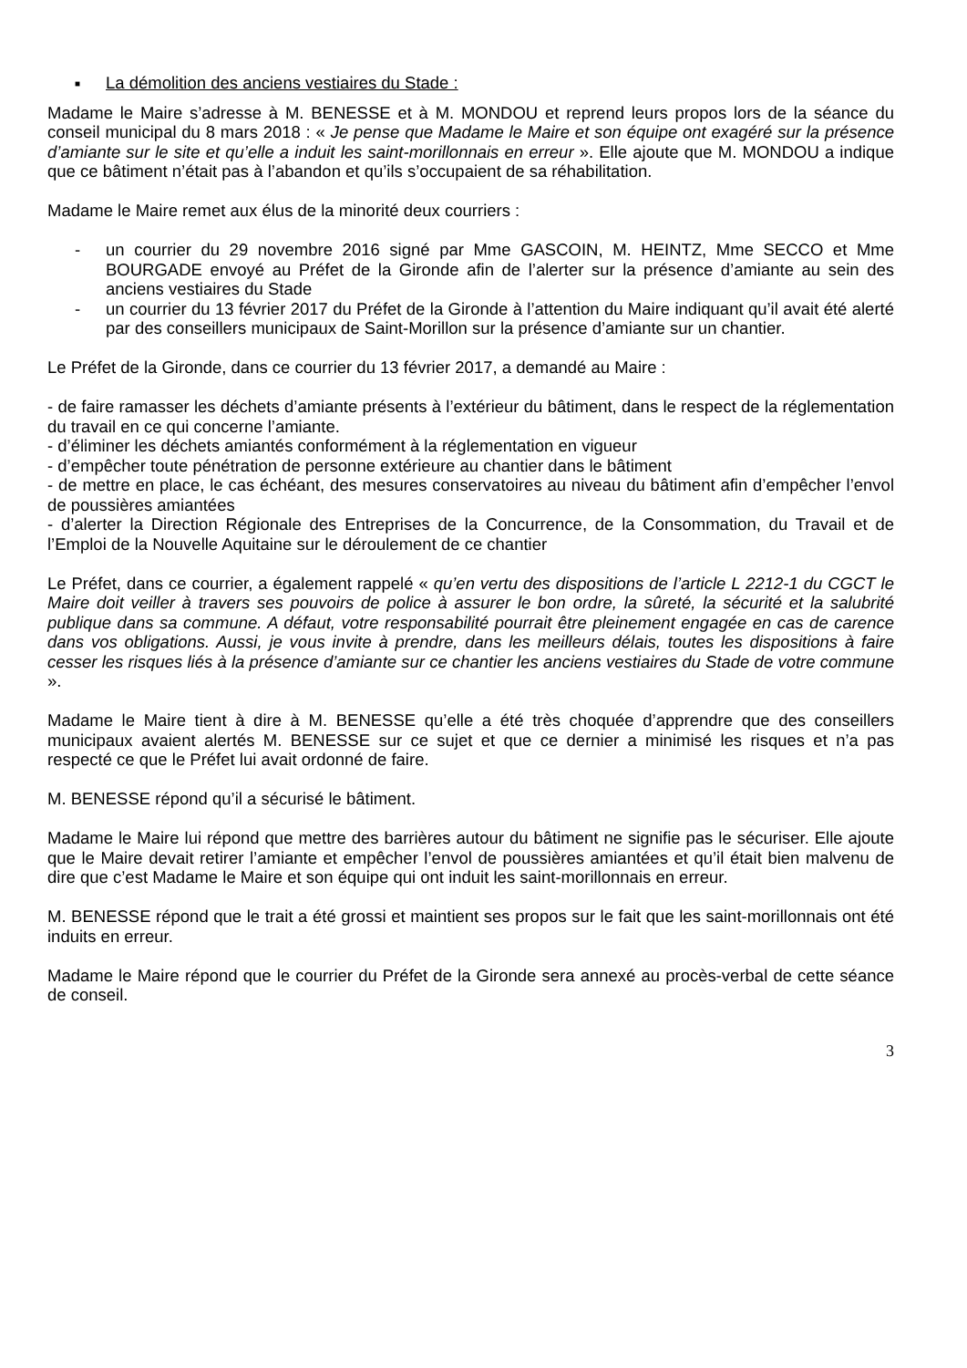■ La démolition des anciens vestiaires du Stade :
Madame le Maire s’adresse à M. BENESSE et à M. MONDOU et reprend leurs propos lors de la séance du conseil municipal du 8 mars 2018 : « Je pense que Madame le Maire et son équipe ont exagéré sur la présence d’amiante sur le site et qu’elle a induit les saint-morillonnais en erreur ». Elle ajoute que M. MONDOU a indique que ce bâtiment n’était pas à l’abandon et qu’ils s’occupaient de sa réhabilitation.
Madame le Maire remet aux élus de la minorité deux courriers :
- un courrier du 29 novembre 2016 signé par Mme GASCOIN, M. HEINTZ, Mme SECCO et Mme BOURGADE envoyé au Préfet de la Gironde afin de l’alerter sur la présence d’amiante au sein des anciens vestiaires du Stade
- un courrier du 13 février 2017 du Préfet de la Gironde à l’attention du Maire indiquant qu’il avait été alerté par des conseillers municipaux de Saint-Morillon sur la présence d’amiante sur un chantier.
Le Préfet de la Gironde, dans ce courrier du 13 février 2017, a demandé au Maire :
- de faire ramasser les déchets d’amiante présents à l’extérieur du bâtiment, dans le respect de la réglementation du travail en ce qui concerne l’amiante.
- d’éliminer les déchets amiantés conformément à la réglementation en vigueur
- d’empêcher toute pénétration de personne extérieure au chantier dans le bâtiment
- de mettre en place, le cas échéant, des mesures conservatoires au niveau du bâtiment afin d’empêcher l’envol de poussières amiantées
- d’alerter la Direction Régionale des Entreprises de la Concurrence, de la Consommation, du Travail et de l’Emploi de la Nouvelle Aquitaine sur le déroulement de ce chantier
Le Préfet, dans ce courrier, a également rappelé « qu’en vertu des dispositions de l’article L 2212-1 du CGCT le Maire doit veiller à travers ses pouvoirs de police à assurer le bon ordre, la sûreté, la sécurité et la salubrité publique dans sa commune. A défaut, votre responsabilité pourrait être pleinement engagée en cas de carence dans vos obligations. Aussi, je vous invite à prendre, dans les meilleurs délais, toutes les dispositions à faire cesser les risques liés à la présence d’amiante sur ce chantier les anciens vestiaires du Stade de votre commune ».
Madame le Maire tient à dire à M. BENESSE qu’elle a été très choquée d’apprendre que des conseillers municipaux avaient alertés M. BENESSE sur ce sujet et que ce dernier a minimisé les risques et n’a pas respecté ce que le Préfet lui avait ordonné de faire.
M. BENESSE répond qu’il a sécurisé le bâtiment.
Madame le Maire lui répond que mettre des barrières autour du bâtiment ne signifie pas le sécuriser. Elle ajoute que le Maire devait retirer l’amiante et empêcher l’envol de poussières amiantées et qu’il était bien malvenu de dire que c’est Madame le Maire et son équipe qui ont induit les saint-morillonnais en erreur.
M. BENESSE répond que le trait a été grossi et maintient ses propos sur le fait que les saint-morillonnais ont été induits en erreur.
Madame le Maire répond que le courrier du Préfet de la Gironde sera annexé au procès-verbal de cette séance de conseil.
3